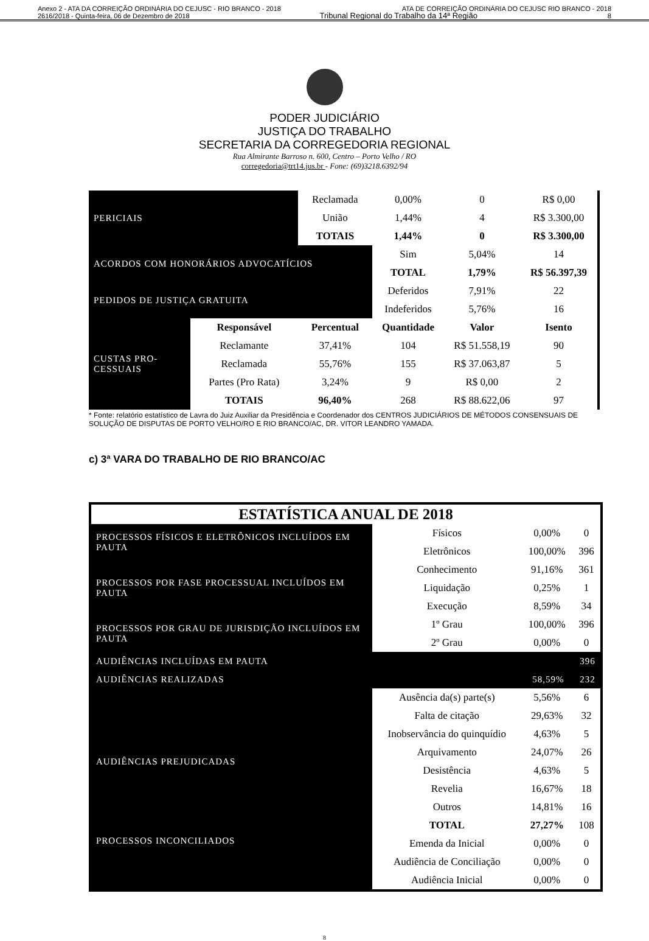Anexo 2 - ATA DA CORREIÇÃO ORDINÁRIA DO CEJUSC - RIO BRANCO - 2018 ATA DE CORREIÇÃO ORDINÁRIA DO CEJUSC RIO BRANCO - 2018
2616/2018 - Quinta-feira, 06 de Dezembro de 2018 Tribunal Regional do Trabalho da 14ª Região 8
PODER JUDICIÁRIO
JUSTIÇA DO TRABALHO
SECRETARIA DA CORREGEDORIA REGIONAL
Rua Almirante Barroso n. 600, Centro – Porto Velho / RO
corregedoria@trt14.jus.br - Fone: (69)3218.6392/94
| PERICIAIS | | Reclamada | 0,00% | 0 | R$ 0,00 |
| | | União | 1,44% | 4 | R$ 3.300,00 |
| | | TOTAIS | 1,44% | 0 | R$ 3.300,00 |
| ACORDOS COM HONORÁRIOS ADVOCATÍCIOS | | | Sim | 5,04% | 14 |
| | | | TOTAL | 1,79% | R$ 56.397,39 |
| PEDIDOS DE JUSTIÇA GRATUITA | | | Deferidos | 7,91% | 22 |
| | | | Indeferidos | 5,76% | 16 |
| CUSTAS PRO- CESSUAIS | Responsável | Percentual | Quantidade | Valor | Isento |
| | Reclamante | 37,41% | 104 | R$ 51.558,19 | 90 |
| | Reclamada | 55,76% | 155 | R$ 37.063,87 | 5 |
| | Partes (Pro Rata) | 3,24% | 9 | R$ 0,00 | 2 |
| | TOTAIS | 96,40% | 268 | R$ 88.622,06 | 97 |
* Fonte: relatório estatístico de Lavra do Juiz Auxiliar da Presidência e Coordenador dos CENTROS JUDICIÁRIOS DE MÉTODOS CONSENSUAIS DE SOLUÇÃO DE DISPUTAS DE PORTO VELHO/RO E RIO BRANCO/AC, DR. VITOR LEANDRO YAMADA.
c) 3ª VARA DO TRABALHO DE RIO BRANCO/AC
| ESTATÍSTICA ANUAL DE 2018 | | | |
| PROCESSOS FÍSICOS E ELETRÔNICOS INCLUÍDOS EM PAUTA | Físicos | 0,00% | 0 |
| | Eletrônicos | 100,00% | 396 |
| PROCESSOS POR FASE PROCESSUAL INCLUÍDOS EM PAUTA | Conhecimento | 91,16% | 361 |
| | Liquidação | 0,25% | 1 |
| | Execução | 8,59% | 34 |
| PROCESSOS POR GRAU DE JURISDIÇÃO INCLUÍDOS EM PAUTA | 1º Grau | 100,00% | 396 |
| | 2º Grau | 0,00% | 0 |
| AUDIÊNCIAS INCLUÍDAS EM PAUTA | | | 396 |
| AUDIÊNCIAS REALIZADAS | | 58,59% | 232 |
| AUDIÊNCIAS PREJUDICADAS | Ausência da(s) parte(s) | 5,56% | 6 |
| | Falta de citação | 29,63% | 32 |
| | Inobservância do quinquídio | 4,63% | 5 |
| | Arquivamento | 24,07% | 26 |
| | Desistência | 4,63% | 5 |
| | Revelia | 16,67% | 18 |
| | Outros | 14,81% | 16 |
| | TOTAL | 27,27% | 108 |
| PROCESSOS INCONCILIADOS | Emenda da Inicial | 0,00% | 0 |
| | Audiência de Conciliação | 0,00% | 0 |
| | Audiência Inicial | 0,00% | 0 |
8